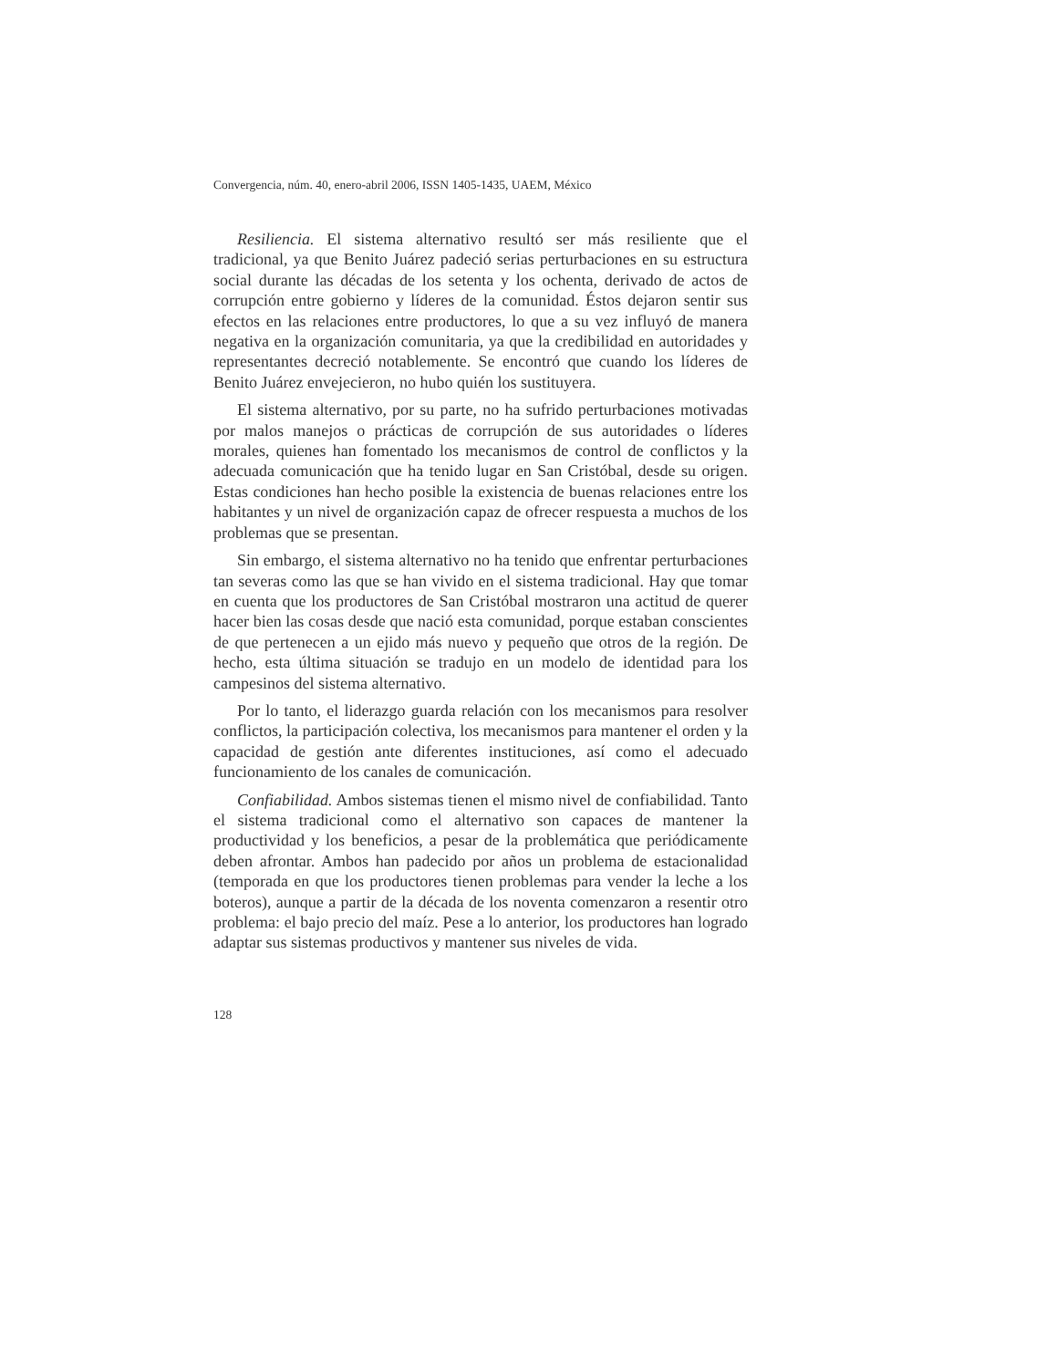Convergencia, núm. 40, enero-abril 2006, ISSN 1405-1435, UAEM, México
Resiliencia. El sistema alternativo resultó ser más resiliente que el tradicional, ya que Benito Juárez padeció serias perturbaciones en su estructura social durante las décadas de los setenta y los ochenta, derivado de actos de corrupción entre gobierno y líderes de la comunidad. Éstos dejaron sentir sus efectos en las relaciones entre productores, lo que a su vez influyó de manera negativa en la organización comunitaria, ya que la credibilidad en autoridades y representantes decreció notablemente. Se encontró que cuando los líderes de Benito Juárez envejecieron, no hubo quién los sustituyera.
El sistema alternativo, por su parte, no ha sufrido perturbaciones motivadas por malos manejos o prácticas de corrupción de sus autoridades o líderes morales, quienes han fomentado los mecanismos de control de conflictos y la adecuada comunicación que ha tenido lugar en San Cristóbal, desde su origen. Estas condiciones han hecho posible la existencia de buenas relaciones entre los habitantes y un nivel de organización capaz de ofrecer respuesta a muchos de los problemas que se presentan.
Sin embargo, el sistema alternativo no ha tenido que enfrentar perturbaciones tan severas como las que se han vivido en el sistema tradicional. Hay que tomar en cuenta que los productores de San Cristóbal mostraron una actitud de querer hacer bien las cosas desde que nació esta comunidad, porque estaban conscientes de que pertenecen a un ejido más nuevo y pequeño que otros de la región. De hecho, esta última situación se tradujo en un modelo de identidad para los campesinos del sistema alternativo.
Por lo tanto, el liderazgo guarda relación con los mecanismos para resolver conflictos, la participación colectiva, los mecanismos para mantener el orden y la capacidad de gestión ante diferentes instituciones, así como el adecuado funcionamiento de los canales de comunicación.
Confiabilidad. Ambos sistemas tienen el mismo nivel de confiabilidad. Tanto el sistema tradicional como el alternativo son capaces de mantener la productividad y los beneficios, a pesar de la problemática que periódicamente deben afrontar. Ambos han padecido por años un problema de estacionalidad (temporada en que los productores tienen problemas para vender la leche a los boteros), aunque a partir de la década de los noventa comenzaron a resentir otro problema: el bajo precio del maíz. Pese a lo anterior, los productores han logrado adaptar sus sistemas productivos y mantener sus niveles de vida.
128